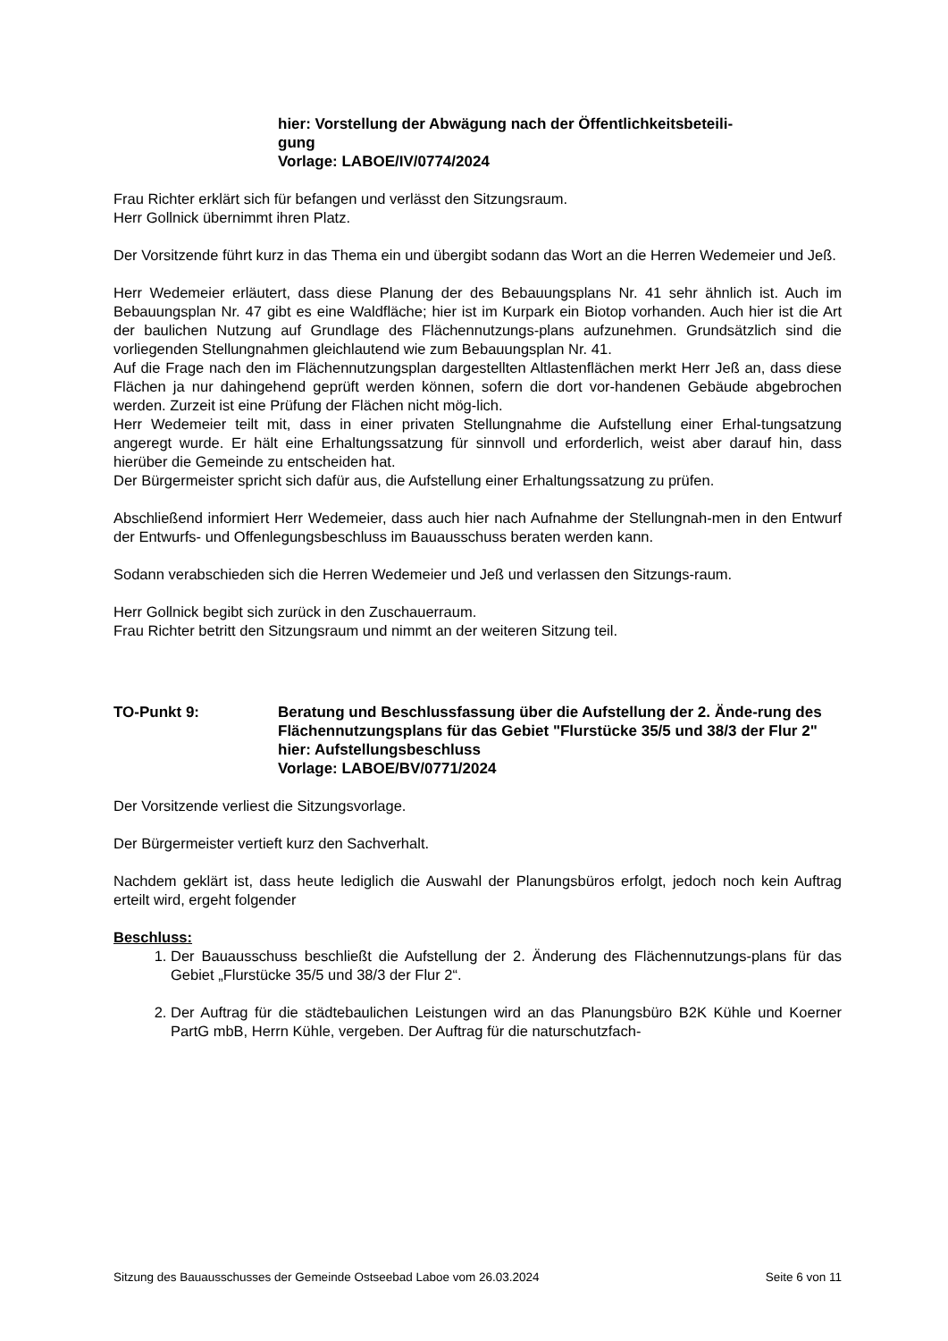hier: Vorstellung der Abwägung nach der Öffentlichkeitsbeteili-
gung
Vorlage: LABOE/IV/0774/2024
Frau Richter erklärt sich für befangen und verlässt den Sitzungsraum.
Herr Gollnick übernimmt ihren Platz.
Der Vorsitzende führt kurz in das Thema ein und übergibt sodann das Wort an die Herren Wedemeier und Jeß.
Herr Wedemeier erläutert, dass diese Planung der des Bebauungsplans Nr. 41 sehr ähnlich ist. Auch im Bebauungsplan Nr. 47 gibt es eine Waldfläche; hier ist im Kurpark ein Biotop vorhanden. Auch hier ist die Art der baulichen Nutzung auf Grundlage des Flächennutzungs-plans aufzunehmen. Grundsätzlich sind die vorliegenden Stellungnahmen gleichlautend wie zum Bebauungsplan Nr. 41.
Auf die Frage nach den im Flächennutzungsplan dargestellten Altlastenflächen merkt Herr Jeß an, dass diese Flächen ja nur dahingehend geprüft werden können, sofern die dort vor-handenen Gebäude abgebrochen werden. Zurzeit ist eine Prüfung der Flächen nicht mög-lich.
Herr Wedemeier teilt mit, dass in einer privaten Stellungnahme die Aufstellung einer Erhal-tungsatzung angeregt wurde. Er hält eine Erhaltungssatzung für sinnvoll und erforderlich, weist aber darauf hin, dass hierüber die Gemeinde zu entscheiden hat.
Der Bürgermeister spricht sich dafür aus, die Aufstellung einer Erhaltungssatzung zu prüfen.
Abschließend informiert Herr Wedemeier, dass auch hier nach Aufnahme der Stellungnah-men in den Entwurf der Entwurfs- und Offenlegungsbeschluss im Bauausschuss beraten werden kann.
Sodann verabschieden sich die Herren Wedemeier und Jeß und verlassen den Sitzungs-raum.
Herr Gollnick begibt sich zurück in den Zuschauerraum.
Frau Richter betritt den Sitzungsraum und nimmt an der weiteren Sitzung teil.
TO-Punkt 9: Beratung und Beschlussfassung über die Aufstellung der 2. Ände-rung des Flächennutzungsplans für das Gebiet "Flurstücke 35/5 und 38/3 der Flur 2"
hier: Aufstellungsbeschluss
Vorlage: LABOE/BV/0771/2024
Der Vorsitzende verliest die Sitzungsvorlage.
Der Bürgermeister vertieft kurz den Sachverhalt.
Nachdem geklärt ist, dass heute lediglich die Auswahl der Planungsbüros erfolgt, jedoch noch kein Auftrag erteilt wird, ergeht folgender
Beschluss:
1. Der Bauausschuss beschließt die Aufstellung der 2. Änderung des Flächennutzungs-plans für das Gebiet „Flurstücke 35/5 und 38/3 der Flur 2“.
2. Der Auftrag für die städtebaulichen Leistungen wird an das Planungsbüro B2K Kühle und Koerner PartG mbB, Herrn Kühle, vergeben. Der Auftrag für die naturschutzfach-
Sitzung des Bauausschusses der Gemeinde Ostseebad Laboe vom 26.03.2024 Seite 6 von 11